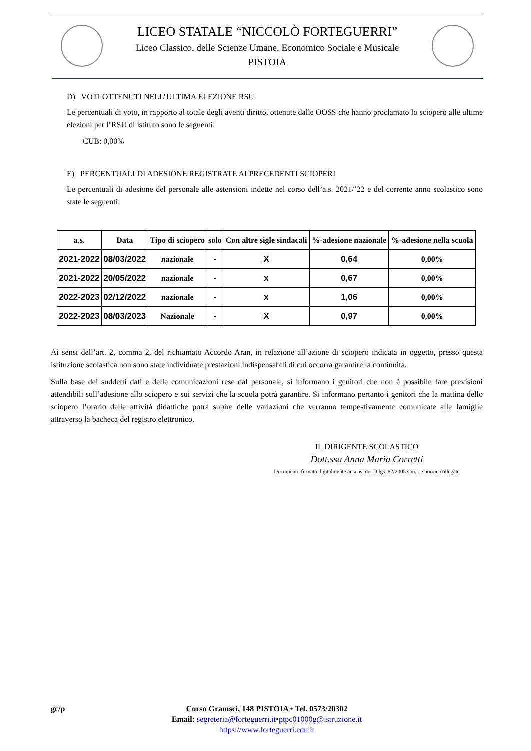LICEO STATALE “NICCOLÒ FORTEGUERRI”
Liceo Classico, delle Scienze Umane, Economico Sociale e Musicale
PISTOIA
D) VOTI OTTENUTI NELL’ULTIMA ELEZIONE RSU
Le percentuali di voto, in rapporto al totale degli aventi diritto, ottenute dalle OOSS che hanno proclamato lo sciopero alle ultime elezioni per l’RSU di istituto sono le seguenti:
CUB: 0,00%
E) PERCENTUALI DI ADESIONE REGISTRATE AI PRECEDENTI SCIOPERI
Le percentuali di adesione del personale alle astensioni indette nel corso dell’a.s. 2021/’22 e del corrente anno scolastico sono state le seguenti:
| a.s. | Data | Tipo di sciopero | solo | Con altre sigle sindacali | %-adesione nazionale | %-adesione nella scuola |
| --- | --- | --- | --- | --- | --- | --- |
| 2021-2022 | 08/03/2022 | nazionale | - | X | 0,64 | 0,00% |
| 2021-2022 | 20/05/2022 | nazionale | - | x | 0,67 | 0,00% |
| 2022-2023 | 02/12/2022 | nazionale | - | x | 1,06 | 0,00% |
| 2022-2023 | 08/03/2023 | Nazionale | - | X | 0,97 | 0,00% |
Ai sensi dell’art. 2, comma 2, del richiamato Accordo Aran, in relazione all’azione di sciopero indicata in oggetto, presso questa istituzione scolastica non sono state individuate prestazioni indispensabili di cui occorra garantire la continuità.
Sulla base dei suddetti dati e delle comunicazioni rese dal personale, si informano i genitori che non è possibile fare previsioni attendibili sull’adesione allo sciopero e sui servizi che la scuola potrà garantire. Si informano pertanto i genitori che la mattina dello sciopero l’orario delle attività didattiche potrà subire delle variazioni che verranno tempestivamente comunicate alle famiglie attraverso la bacheca del registro elettronico.
IL DIRIGENTE SCOLASTICO
Dott.ssa Anna Maria Corretti
Documento firmato digitalmente ai sensi del D.lgs. 82/2005 s.m.i. e norme collegate
gc/p Corso Gramsci, 148 PISTOIA • Tel. 0573/20302
Email: segreteria@forteguerri.it•ptpc01000g@istruzione.it
https://www.forteguerri.edu.it